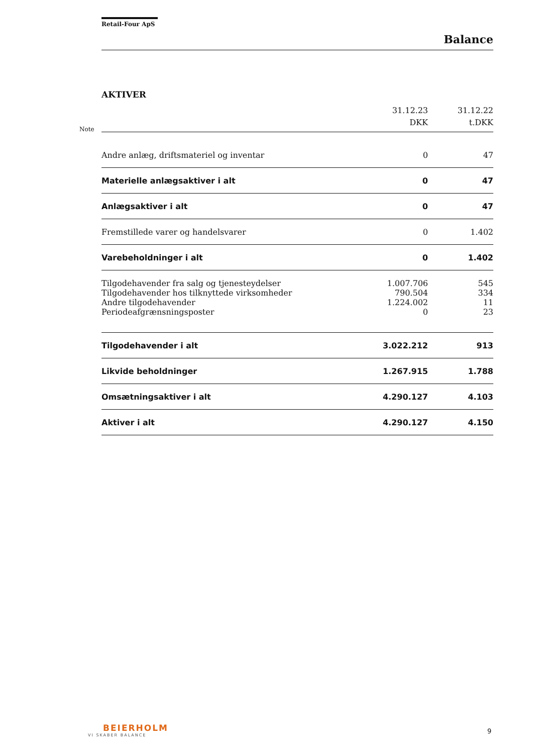Note
Retail-Four ApS
Balance
AKTIVER
| | 31.12.23 DKK | 31.12.22 t.DKK |
| --- | --- | --- |
| Andre anlæg, driftsmateriel og inventar | 0 | 47 |
| Materielle anlægsaktiver i alt | 0 | 47 |
| Anlægsaktiver i alt | 0 | 47 |
| Fremstillede varer og handelsvarer | 0 | 1.402 |
| Varebeholdninger i alt | 0 | 1.402 |
| Tilgodehavender fra salg og tjenesteydelser | 1.007.706 | 545 |
| Tilgodehavender hos tilknyttede virksomheder | 790.504 | 334 |
| Andre tilgodehavender | 1.224.002 | 11 |
| Periodeafgrænsningsposter | 0 | 23 |
| Tilgodehavender i alt | 3.022.212 | 913 |
| Likvide beholdninger | 1.267.915 | 1.788 |
| Omsætningsaktiver i alt | 4.290.127 | 4.103 |
| Aktiver i alt | 4.290.127 | 4.150 |
BEIERHOLM
VI SKABER BALANCE
9